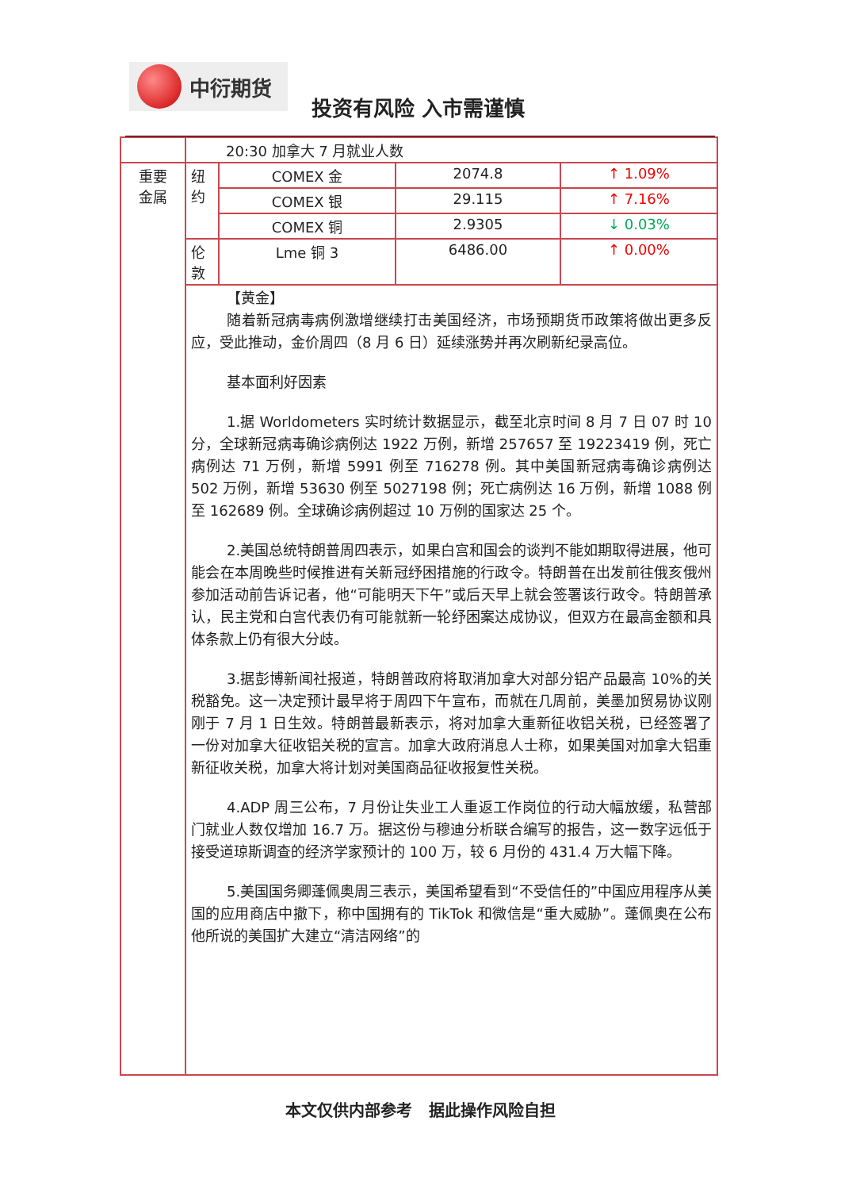中衍期货
投资有风险 入市需谨慎
| | 20:30 加拿大 7 月就业人数 | | | |
| 重要 金属 | 纽 约 | COMEX 金 | 2074.8 | ↑ 1.09% |
| | | COMEX 银 | 29.115 | ↑ 7.16% |
| | | COMEX 铜 | 2.9305 | ↓ 0.03% |
| | 伦 敦 | Lme 铜 3 | 6486.00 | ↑ 0.00% |
| | 【黄金】 随着新冠病毒病例激增继续打击美国经济，市场预期货币政策将做出更多反应，受此推动，金价周四（8 月 6 日）延续涨势并再次刷新纪录高位。 基本面利好因素 1.据 Worldometers 实时统计数据显示，截至北京时间 8 月 7 日 07 时 10 分，全球新冠病毒确诊病例达 1922 万例，新增 257657 至 19223419 例，死亡病例达 71 万例，新增 5991 例至 716278 例。其中美国新冠病毒确诊病例达 502 万例，新增 53630 例至 5027198 例；死亡病例达 16 万例，新增 1088 例至 162689 例。全球确诊病例超过 10 万例的国家达 25 个。 2.美国总统特朗普周四表示，如果白宫和国会的谈判不能如期取得进展，他可能会在本周晚些时候推进有关新冠纾困措施的行政令。特朗普在出发前往俄亥俄州参加活动前告诉记者，他“可能明天下午”或后天早上就会签署该行政令。特朗普承认，民主党和白宫代表仍有可能就新一轮纾困案达成协议，但双方在最高金额和具体条款上仍有很大分歧。 3.据彭博新闻社报道，特朗普政府将取消加拿大对部分铝产品最高 10%的关税豁免。这一决定预计最早将于周四下午宣布，而就在几周前，美墨加贸易协议刚刚于 7 月 1 日生效。特朗普最新表示，将对加拿大重新征收铝关税，已经签署了一份对加拿大征收铝关税的宣言。加拿大政府消息人士称，如果美国对加拿大铝重新征收关税，加拿大将计划对美国商品征收报复性关税。 4.ADP 周三公布，7 月份让失业工人重返工作岗位的行动大幅放缓，私营部门就业人数仅增加 16.7 万。据这份与穆迪分析联合编写的报告，这一数字远低于接受道琼斯调查的经济学家预计的 100 万，较 6 月份的 431.4 万大幅下降。 5.美国国务卿蓬佩奥周三表示，美国希望看到“不受信任的”中国应用程序从美国的应用商店中撤下，称中国拥有的 TikTok 和微信是“重大威胁”。蓬佩奥在公布他所说的美国扩大建立“清洁网络”的 | | | |
本文仅供内部参考 据此操作风险自担